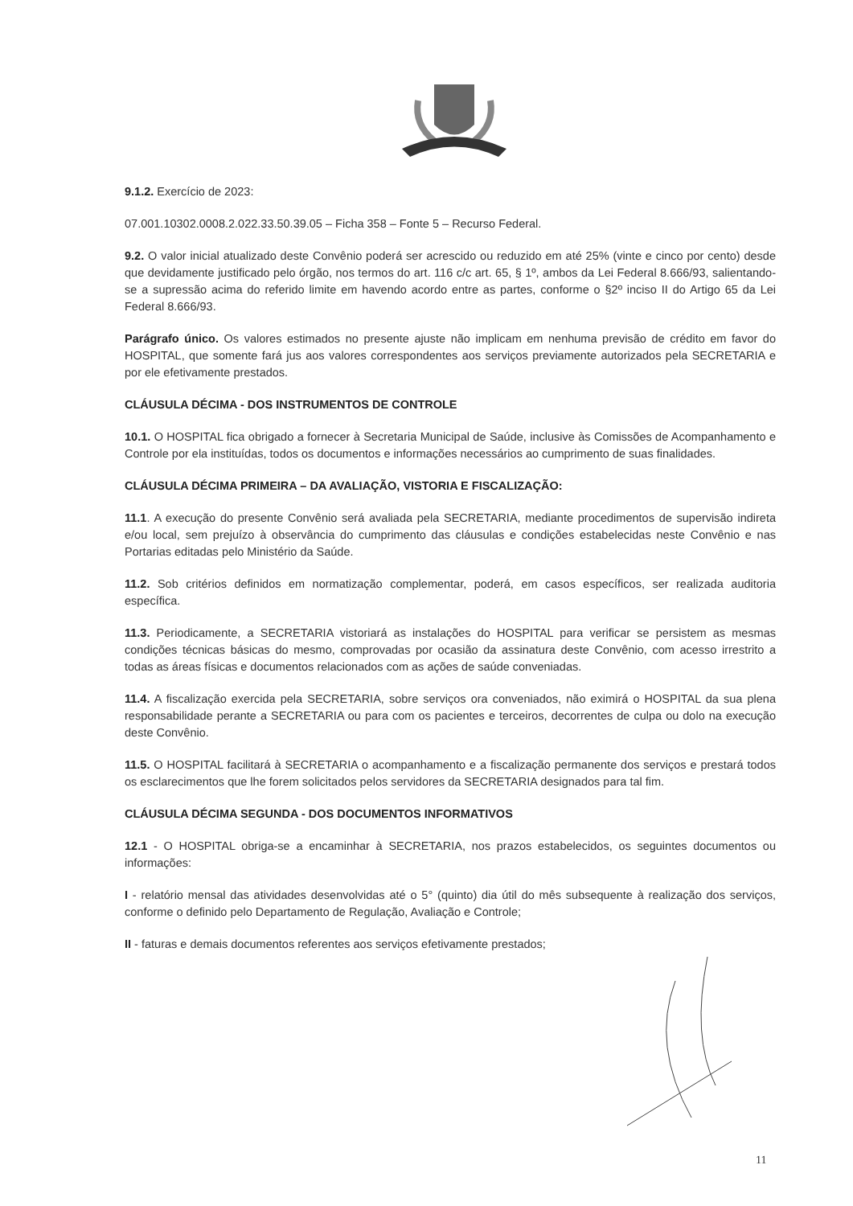9.1.2. Exercício de 2023:
07.001.10302.0008.2.022.33.50.39.05 – Ficha 358 – Fonte 5 – Recurso Federal.
9.2. O valor inicial atualizado deste Convênio poderá ser acrescido ou reduzido em até 25% (vinte e cinco por cento) desde que devidamente justificado pelo órgão, nos termos do art. 116 c/c art. 65, § 1º, ambos da Lei Federal 8.666/93, salientando-se a supressão acima do referido limite em havendo acordo entre as partes, conforme o §2º inciso II do Artigo 65 da Lei Federal 8.666/93.
Parágrafo único. Os valores estimados no presente ajuste não implicam em nenhuma previsão de crédito em favor do HOSPITAL, que somente fará jus aos valores correspondentes aos serviços previamente autorizados pela SECRETARIA e por ele efetivamente prestados.
CLÁUSULA DÉCIMA - DOS INSTRUMENTOS DE CONTROLE
10.1. O HOSPITAL fica obrigado a fornecer à Secretaria Municipal de Saúde, inclusive às Comissões de Acompanhamento e Controle por ela instituídas, todos os documentos e informações necessários ao cumprimento de suas finalidades.
CLÁUSULA DÉCIMA PRIMEIRA – DA AVALIAÇÃO, VISTORIA E FISCALIZAÇÃO:
11.1. A execução do presente Convênio será avaliada pela SECRETARIA, mediante procedimentos de supervisão indireta e/ou local, sem prejuízo à observância do cumprimento das cláusulas e condições estabelecidas neste Convênio e nas Portarias editadas pelo Ministério da Saúde.
11.2. Sob critérios definidos em normatização complementar, poderá, em casos específicos, ser realizada auditoria específica.
11.3. Periodicamente, a SECRETARIA vistoriará as instalações do HOSPITAL para verificar se persistem as mesmas condições técnicas básicas do mesmo, comprovadas por ocasião da assinatura deste Convênio, com acesso irrestrito a todas as áreas físicas e documentos relacionados com as ações de saúde conveniadas.
11.4. A fiscalização exercida pela SECRETARIA, sobre serviços ora conveniados, não eximirá o HOSPITAL da sua plena responsabilidade perante a SECRETARIA ou para com os pacientes e terceiros, decorrentes de culpa ou dolo na execução deste Convênio.
11.5. O HOSPITAL facilitará à SECRETARIA o acompanhamento e a fiscalização permanente dos serviços e prestará todos os esclarecimentos que lhe forem solicitados pelos servidores da SECRETARIA designados para tal fim.
CLÁUSULA DÉCIMA SEGUNDA - DOS DOCUMENTOS INFORMATIVOS
12.1 - O HOSPITAL obriga-se a encaminhar à SECRETARIA, nos prazos estabelecidos, os seguintes documentos ou informações:
I - relatório mensal das atividades desenvolvidas até o 5° (quinto) dia útil do mês subsequente à realização dos serviços, conforme o definido pelo Departamento de Regulação, Avaliação e Controle;
II - faturas e demais documentos referentes aos serviços efetivamente prestados;
11